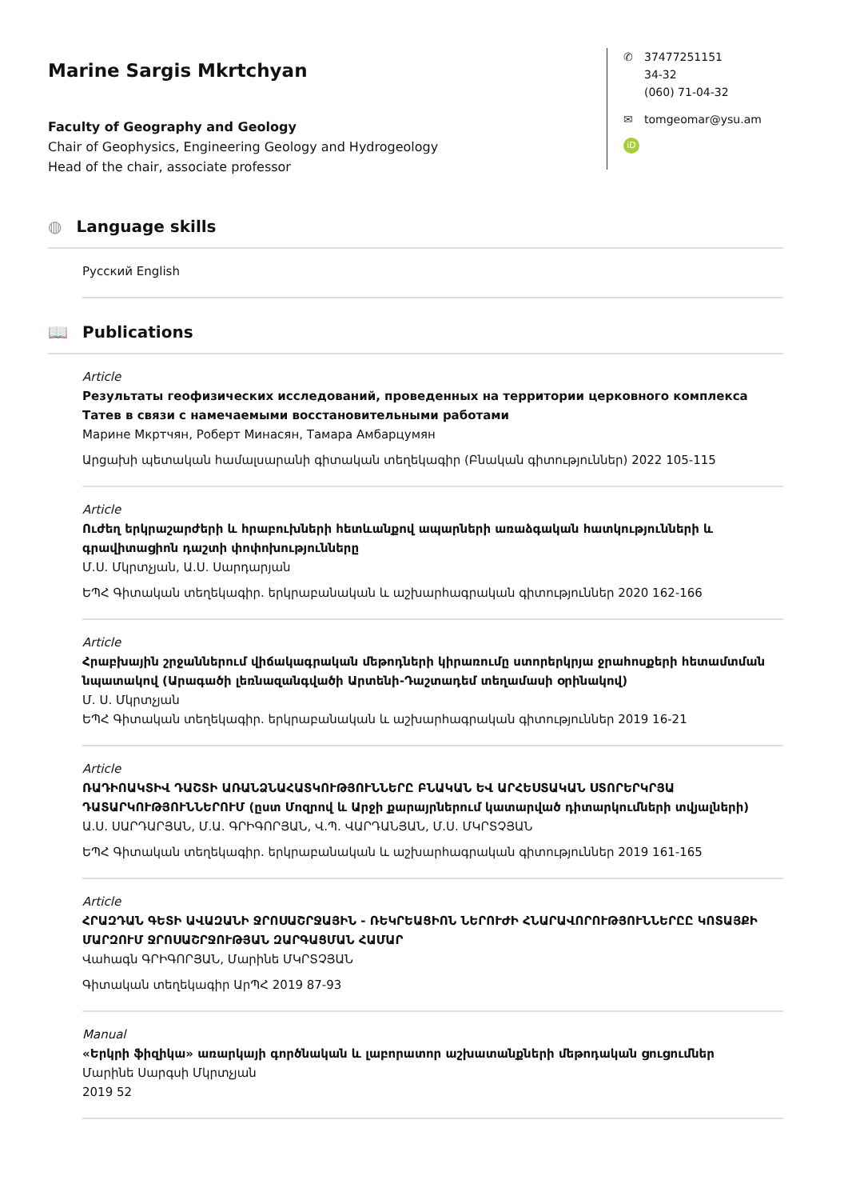Marine Sargis Mkrtchyan
Faculty of Geography and Geology
Chair of Geophysics, Engineering Geology and Hydrogeology
Head of the chair, associate professor
✆ 37477251151
34-32
(060) 71-04-32
✉ tomgeomar@ysu.am
iD
◍ Language skills
Русский English
📖 Publications
Article
Результаты геофизических исследований, проведенных на территории церковного комплекса Татев в связи с намечаемыми восстановительными работами
Марине Мкртчян, Роберт Минасян, Тамара Амбарцумян
Արցախի պետական համալսարանի գիտական տեղեկագիր (Բնական գիտություններ) 2022 105-115
Article
Ուժեղ երկրաշարժերի և հրաբուխների հետևանքով ապարների առաձգական հատկությունների և գրավիտացիոն դաշտի փոփոխությունները
Մ.Ս. Մկրտչյան, Ա.Ս. Սարդարյան
ԵՊՀ Գիտական տեղեկագիր. երկրաբանական և աշխարհագրական գիտություններ 2020 162-166
Article
Հրաբխային շրջաններում վիճակագրական մեթոդների կիրառումը ստորերկրյա ջրահոսքերի հետամտման նպատակով (Արագածի լեռնազանգվածի Արտենի-Դաշտադեմ տեղամասի օրինակով)
Մ. Ս. Մկրտչյան
ԵՊՀ Գիտական տեղեկագիր. երկրաբանական և աշխարհագրական գիտություններ 2019 16-21
Article
ՌԱԴԻՈԱԿՏԻՎ ԴԱՇՏԻ ԱՌԱՆՁՆԱՀԱՏԿՈՒԹՅՈՒՆՆԵՐԸ ԲՆԱԿԱՆ ԵՎ ԱՐՀԵՍՏԱԿԱՆ ՍՏՈՐԵՐԿՐՅԱ ԴԱՏԱՐԿՈՒԹՅՈՒՆՆԵՐՈՒՄ (ըստ Մոզրով և Արջի քարայրներում կատարված դիտարկումների տվյալների)
Ա.Ս. ՍԱՐԴԱՐՅԱՆ, Մ.Ա. ԳՐԻԳՈՐՅԱՆ, Վ.Պ. ՎԱՐԴԱՆՅԱՆ, Մ.Ս. ՄԿՐՏՉՅԱՆ
ԵՊՀ Գիտական տեղեկագիր. երկրաբանական և աշխարհագրական գիտություններ 2019 161-165
Article
ՀՐԱԶԴԱՆ ԳԵՏԻ ԱՎԱԶԱՆԻ ՋՐՈՍԱՇՐՋԱՅԻՆ - ՌԵԿՐԵԱՑԻՈՆ ՆԵՐՈՒԺԻ ՀՆԱՐԱՎՈՐՈՒԹՅՈՒՆՆԵՐԸԸ ԿՈՏԱՅՔԻ ՄԱՐԶՈՒՄ ՋՐՈՍԱՇՐՋՈՒԹՅԱՆ ԶԱՐԳԱՑՄԱՆ ՀԱՄԱՐ
Վահագն ԳՐԻԳՈՐՅԱՆ, Մարինե ՄԿՐՏՉՅԱՆ
Գիտական տեղեկագիր ԱրՊՀ 2019 87-93
Manual
«Երկրի ֆիզիկա» առարկայի գործնական և լաբորատոր աշխատանքների մեթոդական ցուցումներ
Մարինե Սարգսի Մկրտչյան
2019 52